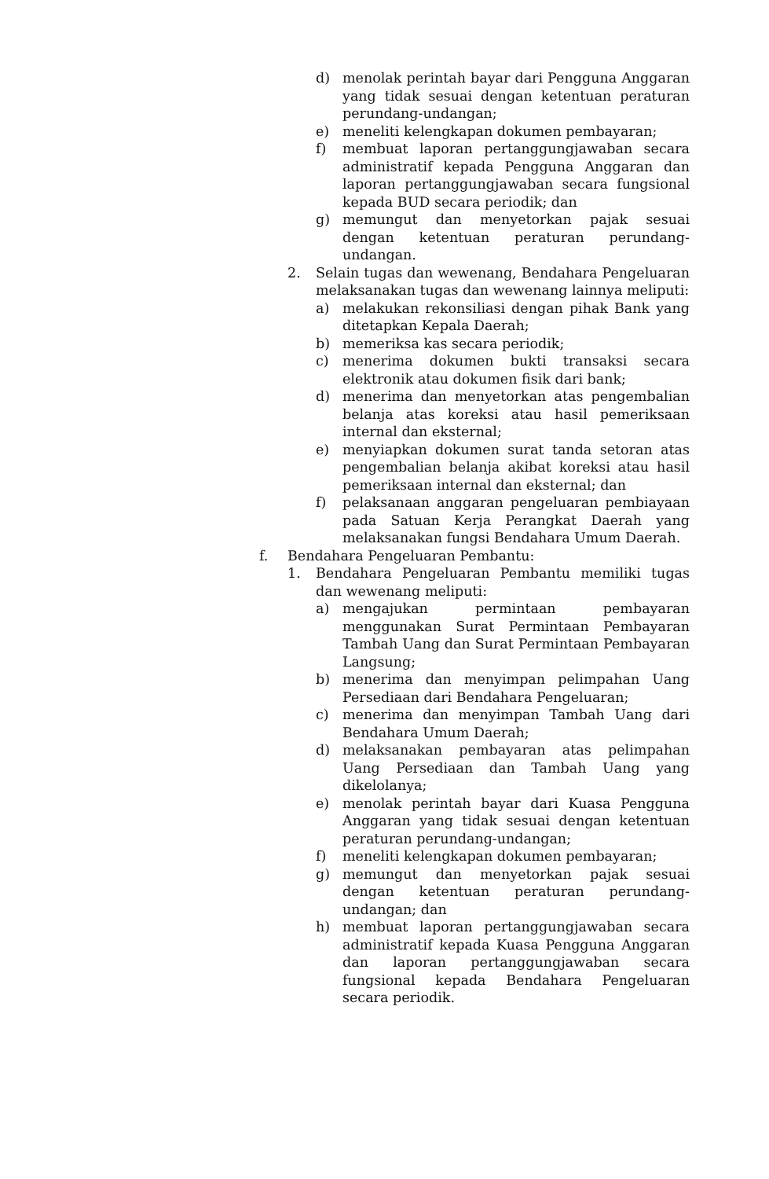d) menolak perintah bayar dari Pengguna Anggaran yang tidak sesuai dengan ketentuan peraturan perundang-undangan;
e) meneliti kelengkapan dokumen pembayaran;
f) membuat laporan pertanggungjawaban secara administratif kepada Pengguna Anggaran dan laporan pertanggungjawaban secara fungsional kepada BUD secara periodik; dan
g) memungut dan menyetorkan pajak sesuai dengan ketentuan peraturan perundang-undangan.
2. Selain tugas dan wewenang, Bendahara Pengeluaran melaksanakan tugas dan wewenang lainnya meliputi:
a) melakukan rekonsiliasi dengan pihak Bank yang ditetapkan Kepala Daerah;
b) memeriksa kas secara periodik;
c) menerima dokumen bukti transaksi secara elektronik atau dokumen fisik dari bank;
d) menerima dan menyetorkan atas pengembalian belanja atas koreksi atau hasil pemeriksaan internal dan eksternal;
e) menyiapkan dokumen surat tanda setoran atas pengembalian belanja akibat koreksi atau hasil pemeriksaan internal dan eksternal; dan
f) pelaksanaan anggaran pengeluaran pembiayaan pada Satuan Kerja Perangkat Daerah yang melaksanakan fungsi Bendahara Umum Daerah.
f. Bendahara Pengeluaran Pembantu:
1. Bendahara Pengeluaran Pembantu memiliki tugas dan wewenang meliputi:
a) mengajukan permintaan pembayaran menggunakan Surat Permintaan Pembayaran Tambah Uang dan Surat Permintaan Pembayaran Langsung;
b) menerima dan menyimpan pelimpahan Uang Persediaan dari Bendahara Pengeluaran;
c) menerima dan menyimpan Tambah Uang dari Bendahara Umum Daerah;
d) melaksanakan pembayaran atas pelimpahan Uang Persediaan dan Tambah Uang yang dikelolanya;
e) menolak perintah bayar dari Kuasa Pengguna Anggaran yang tidak sesuai dengan ketentuan peraturan perundang-undangan;
f) meneliti kelengkapan dokumen pembayaran;
g) memungut dan menyetorkan pajak sesuai dengan ketentuan peraturan perundang-undangan; dan
h) membuat laporan pertanggungjawaban secara administratif kepada Kuasa Pengguna Anggaran dan laporan pertanggungjawaban secara fungsional kepada Bendahara Pengeluaran secara periodik.